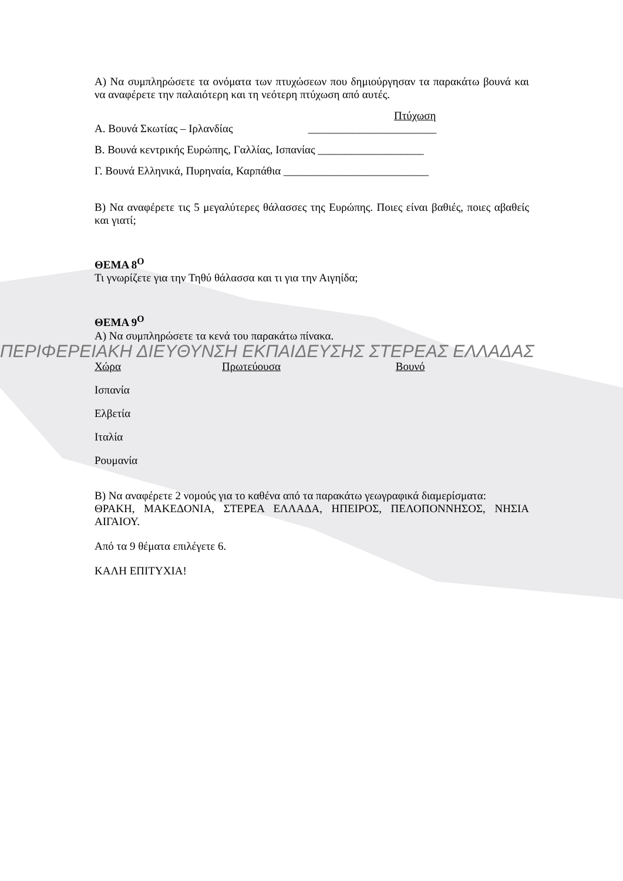Α) Να συμπληρώσετε τα ονόματα των πτυχώσεων που δημιούργησαν τα παρακάτω βουνά και να αναφέρετε την παλαιότερη και τη νεότερη πτύχωση από αυτές.
Πτύχωση
Α. Βουνά Σκωτίας – Ιρλανδίας _______________________
Β. Βουνά κεντρικής Ευρώπης, Γαλλίας, Ισπανίας ___________________
Γ. Βουνά Ελληνικά, Πυρηναία, Καρπάθια __________________________
Β) Να αναφέρετε τις 5 μεγαλύτερες θάλασσες της Ευρώπης. Ποιες είναι βαθιές, ποιες αβαθείς και γιατί;
ΘΕΜΑ 8<sup>Ο</sup>
Τι γνωρίζετε για την Τηθύ θάλασσα και τι για την Αιγηίδα;
ΘΕΜΑ 9<sup>Ο</sup>
Α) Να συμπληρώσετε τα κενά του παρακάτω πίνακα.
ΠΕΡΙΦΕΡΕΙΑΚΗ ΔΙΕΥΘΥΝΣΗ ΕΚΠΑΙΔΕΥΣΗΣ ΣΤΕΡΕΑΣ ΕΛΛΑΔΑΣ
| Χώρα | Πρωτεύουσα | Βουνό |
| --- | --- | --- |
| Ισπανία | | |
| Ελβετία | | |
| Ιταλία | | |
| Ρουμανία | | |
Β) Να αναφέρετε 2 νομούς για το καθένα από τα παρακάτω γεωγραφικά διαμερίσματα:
ΘΡΑΚΗ, ΜΑΚΕΔΟΝΙΑ, ΣΤΕΡΕΑ ΕΛΛΑΔΑ, ΗΠΕΙΡΟΣ, ΠΕΛΟΠΟΝΝΗΣΟΣ, ΝΗΣΙΑ ΑΙΓΑΙΟΥ.
Από τα 9 θέματα επιλέγετε 6.
ΚΑΛΗ ΕΠΙΤΥΧΙΑ!